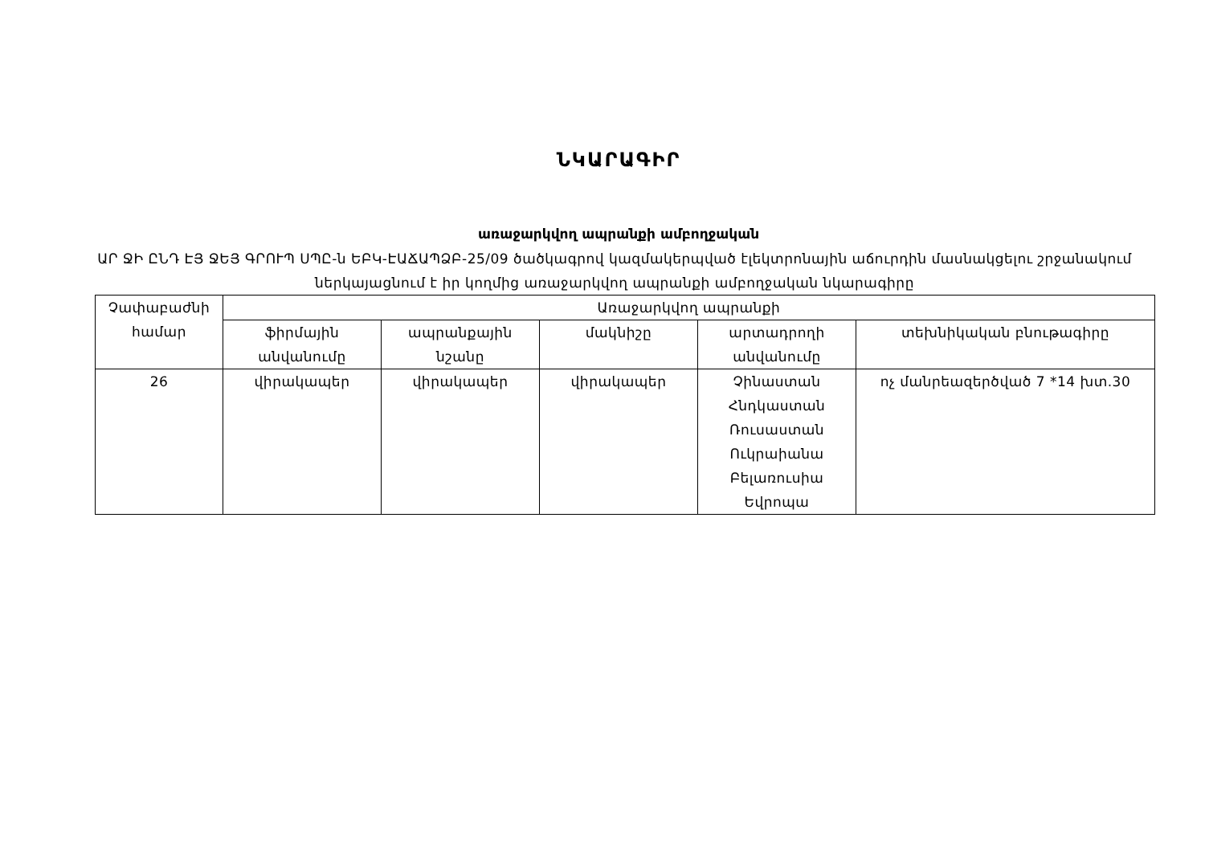ՆԿԱՐԱԳԻՐ
առաջարկվող ապրանքի ամբողջական
ԱՐ ՋԻ ԸՆԴ ԷՅ ՋԵՅ ԳՐՈՒՊ ՍՊԸ-ն ԵԲԿ-ԷԱՃԱՊՁԲ-25/09 ծածկագրով կազմակերպված էլեկտրոնային աճուրդին մասնակցելու շրջանակում ներկայացնում է իր կողմից առաջարկվող ապրանքի ամբողջական նկարագիրը
| Չափաբաժնի համար | Առաջարկվող ապրանքի | | | | |
| --- | --- | --- | --- | --- | --- |
| | ֆիրմային անվանումը | ապրանքային նշանը | մակնիշը | արտադրողի անվանումը | տեխնիկական բնութագիրը |
| 26 | վիրակապեր | վիրակապեր | վիրակապեր | Չինաստան Հնդկաստան Ռուսաստան Ուկրաիանա Բելառուսիա Եվրոպա | ոչ մանրեազերծված 7 *14 խտ.30 |